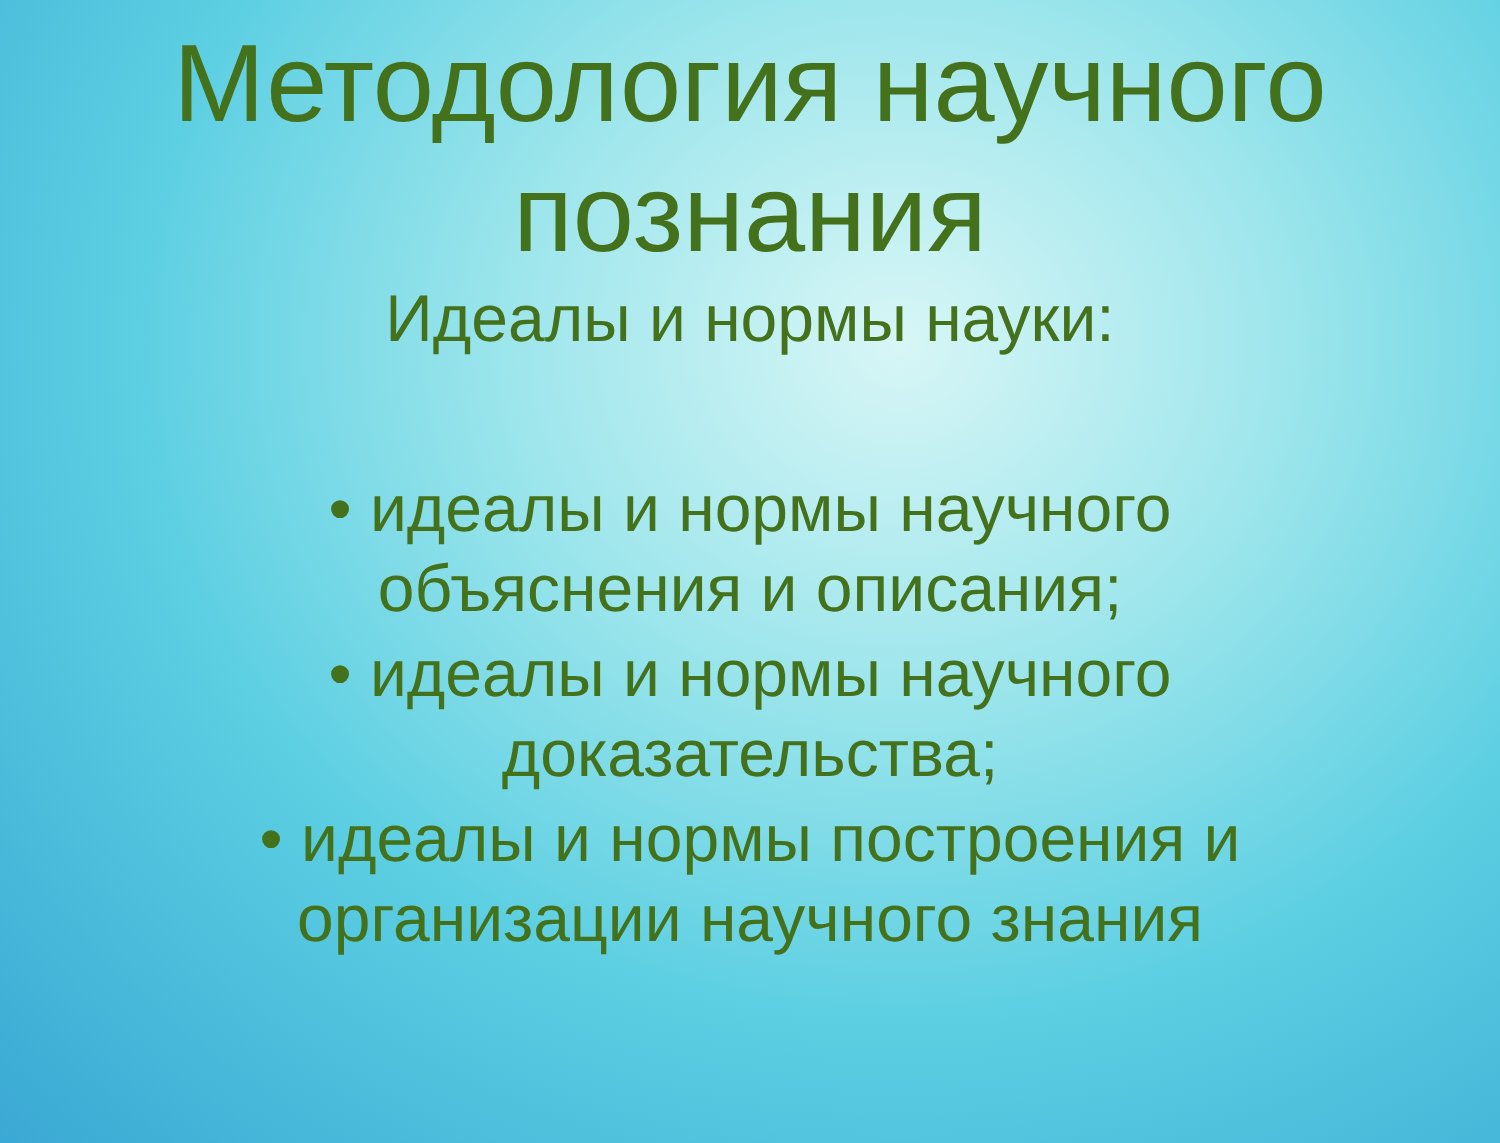Методология научного
познания
Идеалы и нормы науки:
• идеалы и нормы научного
объяснения и описания;
• идеалы и нормы научного
доказательства;
• идеалы и нормы построения и
организации научного знания